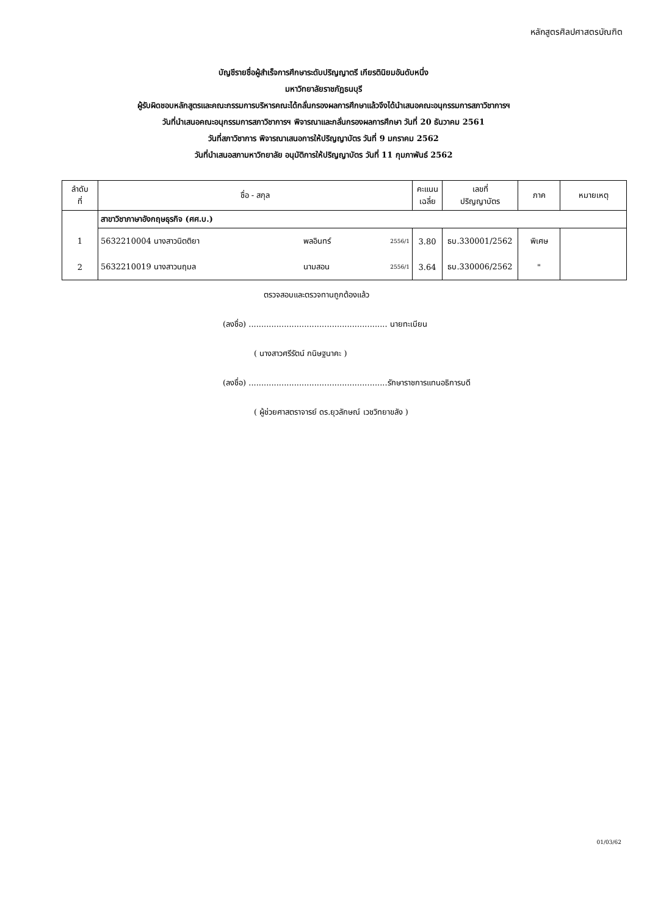หลักสูตรศิลปศาสตรบัณฑิต
บัญชีรายชื่อผู้สำเร็จการศึกษาระดับปริญญาตรี เกียรตินิยมอันดับหนึ่ง
มหาวิทยาลัยราชภัฏธนบุรี
ผู้รับผิดชอบหลักสูตรและคณะกรรมการบริหารคณะได้กลั่นกรองผลการศึกษาแล้วจึงได้นำเสนอคณะอนุกรรมการสภาวิชาการฯ
วันที่นำเสนอคณะอนุกรรมการสภาวิชาการฯ พิจารณาและกลั่นกรองผลการศึกษา วันที่ 20 ธันวาคม 2561
วันที่สภาวิชาการ พิจารณาเสนอการให้ปริญญาบัตร วันที่ 9 มกราคม 2562
วันที่นำเสนอสภามหาวิทยาลัย อนุมัติการให้ปริญญาบัตร วันที่ 11 กุมภาพันธ์ 2562
| ลำดับ ที่ | ชื่อ - สกุล | | | คะแนน เฉลี่ย | เลขที่ ปริญญาบัตร | ภาค | หมายเหตุ |
| --- | --- | --- | --- | --- | --- | --- | --- |
| | สาขาวิชาภาษาอังกฤษธุรกิจ (ศศ.บ.) | | | | | | |
| 1 | 5632210004 นางสาวนิตติยา | พลอินทร์ | 2556/1 | 3.80 | ธบ.330001/2562 | พิเศษ | |
| 2 | 5632210019 นางสาวนฤมล | นามสอน | 2556/1 | 3.64 | ธบ.330006/2562 | " | |
ตรวจสอบและตรวจทานถูกต้องแล้ว
(ลงชื่อ) ....................................................... นายทะเบียน
( นางสาวศรีรัตน์ กนิษฐนาคะ )
(ลงชื่อ) .......................................................รักษาราชการแทนอธิการบดี
( ผู้ช่วยศาสตราจารย์ ดร.ยุวลักษณ์ เวชวิทยาขลัง )
01/03/62